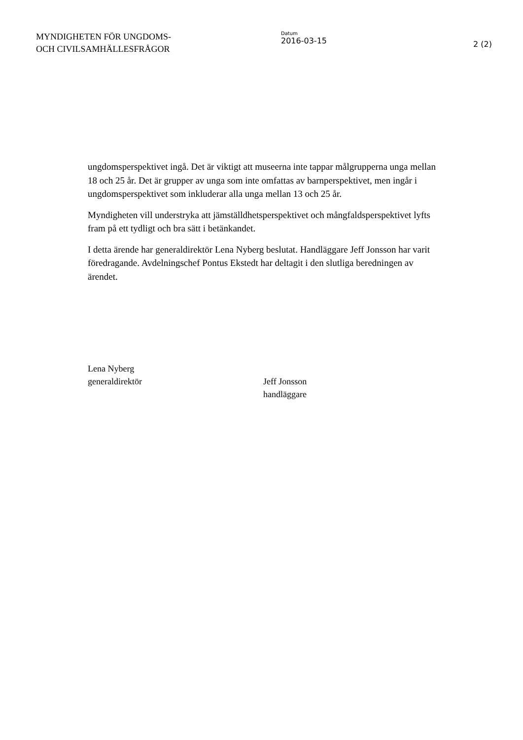MYNDIGHETEN FÖR UNGDOMS-
OCH CIVILSAMHÄLLESFRÅGOR
Datum
2016-03-15
2 (2)
ungdomsperspektivet ingå. Det är viktigt att museerna inte tappar målgrupperna unga mellan 18 och 25 år. Det är grupper av unga som inte omfattas av barnperspektivet, men ingår i ungdomsperspektivet som inkluderar alla unga mellan 13 och 25 år.
Myndigheten vill understryka att jämställdhetsperspektivet och mångfaldsperspektivet lyfts fram på ett tydligt och bra sätt i betänkandet.
I detta ärende har generaldirektör Lena Nyberg beslutat. Handläggare Jeff Jonsson har varit föredragande. Avdelningschef Pontus Ekstedt har deltagit i den slutliga beredningen av ärendet.
Lena Nyberg
generaldirektör
Jeff Jonsson
handläggare